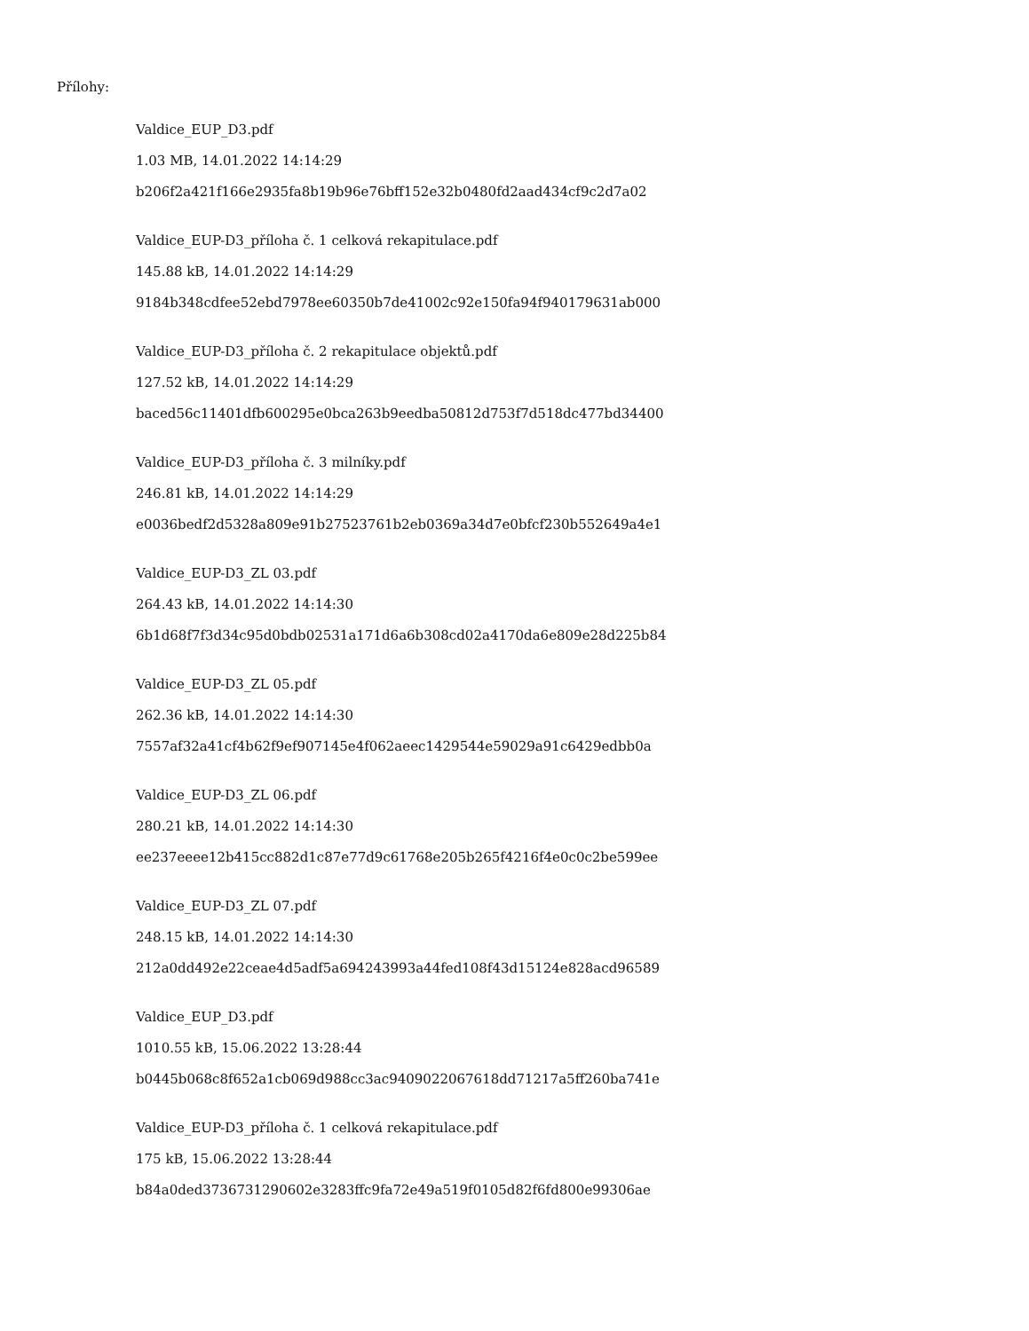Přílohy:
Valdice_EUP_D3.pdf
1.03 MB, 14.01.2022 14:14:29
b206f2a421f166e2935fa8b19b96e76bff152e32b0480fd2aad434cf9c2d7a02
Valdice_EUP-D3_příloha č. 1 celková rekapitulace.pdf
145.88 kB, 14.01.2022 14:14:29
9184b348cdfee52ebd7978ee60350b7de41002c92e150fa94f940179631ab000
Valdice_EUP-D3_příloha č. 2 rekapitulace objektů.pdf
127.52 kB, 14.01.2022 14:14:29
baced56c11401dfb600295e0bca263b9eedba50812d753f7d518dc477bd34400
Valdice_EUP-D3_příloha č. 3 milníky.pdf
246.81 kB, 14.01.2022 14:14:29
e0036bedf2d5328a809e91b27523761b2eb0369a34d7e0bfcf230b552649a4e1
Valdice_EUP-D3_ZL 03.pdf
264.43 kB, 14.01.2022 14:14:30
6b1d68f7f3d34c95d0bdb02531a171d6a6b308cd02a4170da6e809e28d225b84
Valdice_EUP-D3_ZL 05.pdf
262.36 kB, 14.01.2022 14:14:30
7557af32a41cf4b62f9ef907145e4f062aeec1429544e59029a91c6429edbb0a
Valdice_EUP-D3_ZL 06.pdf
280.21 kB, 14.01.2022 14:14:30
ee237eeee12b415cc882d1c87e77d9c61768e205b265f4216f4e0c0c2be599ee
Valdice_EUP-D3_ZL 07.pdf
248.15 kB, 14.01.2022 14:14:30
212a0dd492e22ceae4d5adf5a694243993a44fed108f43d15124e828acd96589
Valdice_EUP_D3.pdf
1010.55 kB, 15.06.2022 13:28:44
b0445b068c8f652a1cb069d988cc3ac9409022067618dd71217a5ff260ba741e
Valdice_EUP-D3_příloha č. 1 celková rekapitulace.pdf
175 kB, 15.06.2022 13:28:44
b84a0ded3736731290602e3283ffc9fa72e49a519f0105d82f6fd800e99306ae